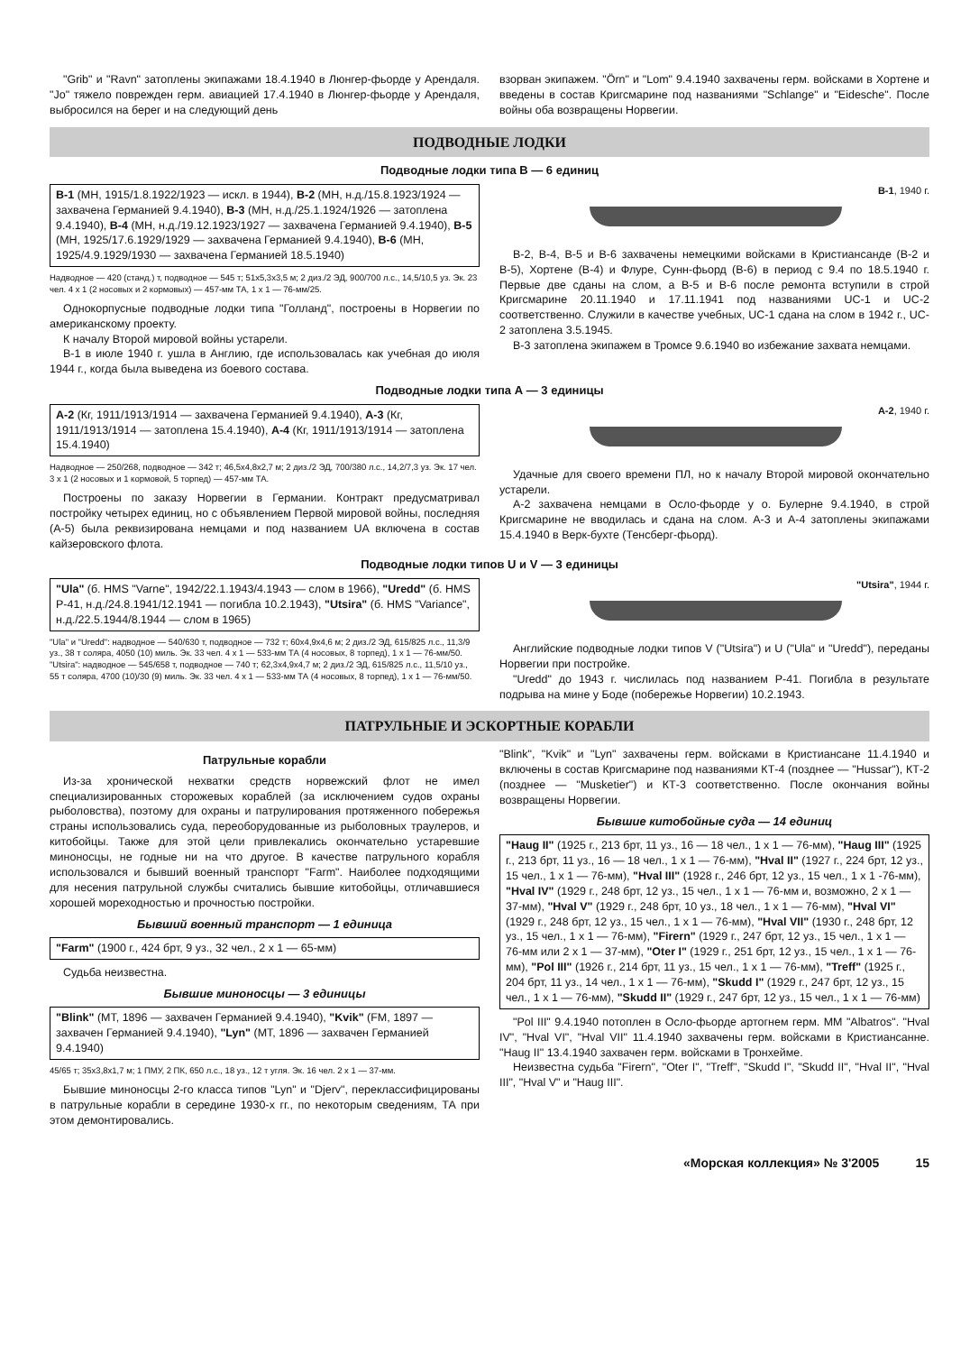"Grib" и "Ravn" затоплены экипажами 18.4.1940 в Люнгер-фьорде у Арендаля. "Jo" тяжело поврежден герм. авиацией 17.4.1940 в Люнгер-фьорде у Арендаля, выбросился на берег и на следующий день
взорван экипажем. "Örn" и "Lom" 9.4.1940 захвачены герм. войсками в Хортене и введены в состав Кригсмарине под названиями "Schlange" и "Eidesche". После войны оба возвращены Норвегии.
ПОДВОДНЫЕ ЛОДКИ
Подводные лодки типа В — 6 единиц
В-1 (МН, 1915/1.8.1922/1923 — искл. в 1944), В-2 (МН, н.д./15.8.1923/1924 — захвачена Германией 9.4.1940), В-3 (МН, н.д./25.1.1924/1926 — затоплена 9.4.1940), В-4 (МН, н.д./19.12.1923/1927 — захвачена Германией 9.4.1940), В-5 (МН, 1925/17.6.1929/1929 — захвачена Германией 9.4.1940), В-6 (МН, 1925/4.9.1929/1930 — захвачена Германией 18.5.1940)
Надводное — 420 (станд.) т, подводное — 545 т; 51x5,3x3,5 м; 2 диз./2 ЭД, 900/700 л.с., 14,5/10,5 уз. Эк. 23 чел. 4 x 1 (2 носовых и 2 кормовых) — 457-мм ТА, 1 x 1 — 76-мм/25.
Однокорпусные подводные лодки типа "Голланд", построены в Норвегии по американскому проекту.
К началу Второй мировой войны устарели.
В-1 в июле 1940 г. ушла в Англию, где использовалась как учебная до июля 1944 г., когда была выведена из боевого состава.
В-1, 1940 г.
В-2, В-4, В-5 и В-6 захвачены немецкими войсками в Кристиансанде (В-2 и В-5), Хортене (В-4) и Флуре, Сунн-фьорд (В-6) в период с 9.4 по 18.5.1940 г. Первые две сданы на слом, а В-5 и В-6 после ремонта вступили в строй Кригсмарине 20.11.1940 и 17.11.1941 под названиями UC-1 и UC-2 соответственно. Служили в качестве учебных, UC-1 сдана на слом в 1942 г., UC-2 затоплена 3.5.1945.
В-3 затоплена экипажем в Тромсе 9.6.1940 во избежание захвата немцами.
Подводные лодки типа А — 3 единицы
А-2 (Кг, 1911/1913/1914 — захвачена Германией 9.4.1940), А-3 (Кг, 1911/1913/1914 — затоплена 15.4.1940), А-4 (Кг, 1911/1913/1914 — затоплена 15.4.1940)
Надводное — 250/268, подводное — 342 т; 46,5x4,8x2,7 м; 2 диз./2 ЭД, 700/380 л.с., 14,2/7,3 уз. Эк. 17 чел. 3 x 1 (2 носовых и 1 кормовой, 5 торпед) — 457-мм ТА.
Построены по заказу Норвегии в Германии. Контракт предусматривал постройку четырех единиц, но с объявлением Первой мировой войны, последняя (А-5) была реквизирована немцами и под названием UA включена в состав кайзеровского флота.
А-2, 1940 г.
Удачные для своего времени ПЛ, но к началу Второй мировой окончательно устарели.
А-2 захвачена немцами в Осло-фьорде у о. Булерне 9.4.1940, в строй Кригсмарине не вводилась и сдана на слом. А-3 и А-4 затоплены экипажами 15.4.1940 в Верк-бухте (Тенсберг-фьорд).
Подводные лодки типов U и V — 3 единицы
"Ula" (б. HMS "Varne", 1942/22.1.1943/4.1943 — слом в 1966), "Uredd" (б. HMS P-41, н.д./24.8.1941/12.1941 — погибла 10.2.1943), "Utsira" (б. HMS "Variance", н.д./22.5.1944/8.1944 — слом в 1965)
"Ula" и "Uredd": надводное — 540/630 т, подводное — 732 т; 60x4,9x4,6 м; 2 диз./2 ЭД, 615/825 л.с., 11,3/9 уз., 38 т соляра, 4050 (10) миль. Эк. 33 чел. 4 x 1 — 533-мм ТА (4 носовых, 8 торпед), 1 x 1 — 76-мм/50.
"Utsira": надводное — 545/658 т, подводное — 740 т; 62,3x4,9x4,7 м; 2 диз./2 ЭД, 615/825 л.с., 11,5/10 уз., 55 т соляра, 4700 (10)/30 (9) миль. Эк. 33 чел. 4 x 1 — 533-мм ТА (4 носовых, 8 торпед), 1 x 1 — 76-мм/50.
"Utsira", 1944 г.
Английские подводные лодки типов V ("Utsira") и U ("Ula" и "Uredd"), переданы Норвегии при постройке.
"Uredd" до 1943 г. числилась под названием Р-41. Погибла в результате подрыва на мине у Боде (побережье Норвегии) 10.2.1943.
ПАТРУЛЬНЫЕ И ЭСКОРТНЫЕ КОРАБЛИ
Патрульные корабли
Из-за хронической нехватки средств норвежский флот не имел специализированных сторожевых кораблей (за исключением судов охраны рыболовства), поэтому для охраны и патрулирования протяженного побережья страны использовались суда, переоборудованные из рыболовных траулеров, и китобойцы. Также для этой цели привлекались окончательно устаревшие миноносцы, не годные ни на что другое. В качестве патрульного корабля использовался и бывший военный транспорт "Farm". Наиболее подходящими для несения патрульной службы считались бывшие китобойцы, отличавшиеся хорошей мореходностью и прочностью постройки.
Бывший военный транспорт — 1 единица
"Farm" (1900 г., 424 брт, 9 уз., 32 чел., 2 x 1 — 65-мм)
Судьба неизвестна.
Бывшие миноносцы — 3 единицы
"Blink" (МТ, 1896 — захвачен Германией 9.4.1940), "Kvik" (FM, 1897 — захвачен Германией 9.4.1940), "Lyn" (МТ, 1896 — захвачен Германией 9.4.1940)
45/65 т; 35x3,8x1,7 м; 1 ПМУ, 2 ПК, 650 л.с., 18 уз., 12 т угля. Эк. 16 чел. 2 x 1 — 37-мм.
Бывшие миноносцы 2-го класса типов "Lyn" и "Djerv", переклассифицированы в патрульные корабли в середине 1930-х гг., по некоторым сведениям, ТА при этом демонтировались.
"Blink", "Kvik" и "Lyn" захвачены герм. войсками в Кристиансане 11.4.1940 и включены в состав Кригсмарине под названиями КТ-4 (позднее — "Hussar"), КТ-2 (позднее — "Musketier") и КТ-3 соответственно. После окончания войны возвращены Норвегии.
Бывшие китобойные суда — 14 единиц
"Haug II" (1925 г., 213 брт, 11 уз., 16 — 18 чел., 1 x 1 — 76-мм), "Haug III" (1925 г., 213 брт, 11 уз., 16 — 18 чел., 1 x 1 — 76-мм), "Hval II" (1927 г., 224 брт, 12 уз., 15 чел., 1 x 1 — 76-мм), "Hval III" (1928 г., 246 брт, 12 уз., 15 чел., 1 x 1 -76-мм), "Hval IV" (1929 г., 248 брт, 12 уз., 15 чел., 1 x 1 — 76-мм и, возможно, 2 x 1 — 37-мм), "Hval V" (1929 г., 248 брт, 10 уз., 18 чел., 1 x 1 — 76-мм), "Hval VI" (1929 г., 248 брт, 12 уз., 15 чел., 1 x 1 — 76-мм), "Hval VII" (1930 г., 248 брт, 12 уз., 15 чел., 1 x 1 — 76-мм), "Firern" (1929 г., 247 брт, 12 уз., 15 чел., 1 x 1 — 76-мм или 2 x 1 — 37-мм), "Oter I" (1929 г., 251 брт, 12 уз., 15 чел., 1 x 1 — 76-мм), "Pol III" (1926 г., 214 брт, 11 уз., 15 чел., 1 x 1 — 76-мм), "Treff" (1925 г., 204 брт, 11 уз., 14 чел., 1 x 1 — 76-мм), "Skudd I" (1929 г., 247 брт, 12 уз., 15 чел., 1 x 1 — 76-мм), "Skudd II" (1929 г., 247 брт, 12 уз., 15 чел., 1 x 1 — 76-мм)
"Pol III" 9.4.1940 потоплен в Осло-фьорде артогнем герм. ММ "Albatros". "Hval IV", "Hval VI", "Hval VII" 11.4.1940 захвачены герм. войсками в Кристиансанне. "Haug II" 13.4.1940 захвачен герм. войсками в Тронхейме.
Неизвестна судьба "Firern", "Oter I", "Treff", "Skudd I", "Skudd II", "Hval II", "Hval III", "Hval V" и "Haug III".
«Морская коллекция» № 3'2005 15